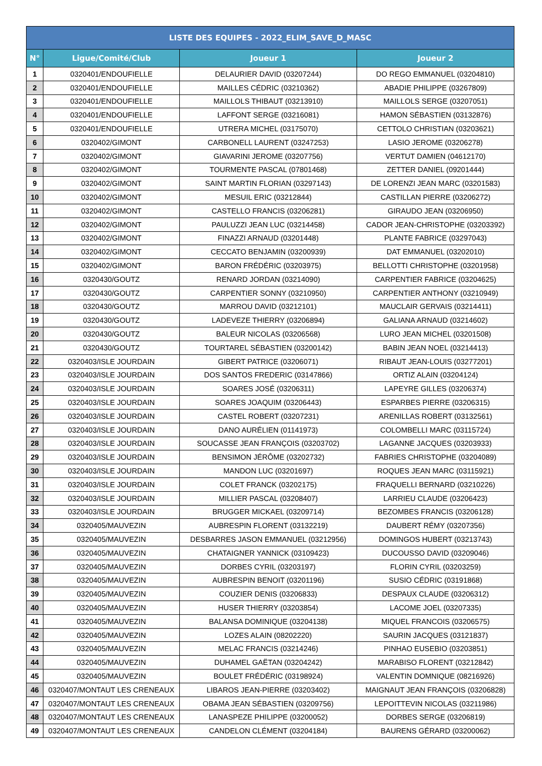| LISTE DES EQUIPES - 2022_ELIM_SAVE_D_MASC | | | |
| --- | --- | --- | --- |
| N° | Ligue/Comité/Club | Joueur 1 | Joueur 2 |
| 1 | 0320401/ENDOUFIELLE | DELAURIER DAVID (03207244) | DO REGO EMMANUEL (03204810) |
| 2 | 0320401/ENDOUFIELLE | MAILLES CÉDRIC (03210362) | ABADIE PHILIPPE (03267809) |
| 3 | 0320401/ENDOUFIELLE | MAILLOLS THIBAUT (03213910) | MAILLOLS SERGE (03207051) |
| 4 | 0320401/ENDOUFIELLE | LAFFONT SERGE (03216081) | HAMON SÉBASTIEN (03132876) |
| 5 | 0320401/ENDOUFIELLE | UTRERA MICHEL (03175070) | CETTOLO CHRISTIAN (03203621) |
| 6 | 0320402/GIMONT | CARBONELL LAURENT (03247253) | LASIO JEROME (03206278) |
| 7 | 0320402/GIMONT | GIAVARINI JEROME (03207756) | VERTUT DAMIEN (04612170) |
| 8 | 0320402/GIMONT | TOURMENTE PASCAL (07801468) | ZETTER DANIEL (09201444) |
| 9 | 0320402/GIMONT | SAINT MARTIN FLORIAN (03297143) | DE LORENZI JEAN MARC (03201583) |
| 10 | 0320402/GIMONT | MESUIL ERIC (03212844) | CASTILLAN PIERRE (03206272) |
| 11 | 0320402/GIMONT | CASTELLO FRANCIS (03206281) | GIRAUDO JEAN (03206950) |
| 12 | 0320402/GIMONT | PAULUZZI JEAN LUC (03214458) | CADOR JEAN-CHRISTOPHE (03203392) |
| 13 | 0320402/GIMONT | FINAZZI ARNAUD (03201448) | PLANTE FABRICE (03297043) |
| 14 | 0320402/GIMONT | CECCATO BENJAMIN (03200939) | DAT EMMANUEL (03202010) |
| 15 | 0320402/GIMONT | BARON FRÉDÉRIC (03203975) | BELLOTTI CHRISTOPHE (03201958) |
| 16 | 0320430/GOUTZ | RENARD JORDAN (03214090) | CARPENTIER FABRICE (03204625) |
| 17 | 0320430/GOUTZ | CARPENTIER SONNY (03210950) | CARPENTIER ANTHONY (03210949) |
| 18 | 0320430/GOUTZ | MARROU DAVID (03212101) | MAUCLAIR GERVAIS (03214411) |
| 19 | 0320430/GOUTZ | LADEVEZE THIERRY (03206894) | GALIANA ARNAUD (03214602) |
| 20 | 0320430/GOUTZ | BALEUR NICOLAS (03206568) | LURO JEAN MICHEL (03201508) |
| 21 | 0320430/GOUTZ | TOURTAREL SÉBASTIEN (03200142) | BABIN JEAN NOEL (03214413) |
| 22 | 0320403/ISLE JOURDAIN | GIBERT PATRICE (03206071) | RIBAUT JEAN-LOUIS (03277201) |
| 23 | 0320403/ISLE JOURDAIN | DOS SANTOS FREDERIC (03147866) | ORTIZ ALAIN (03204124) |
| 24 | 0320403/ISLE JOURDAIN | SOARES JOSÉ (03206311) | LAPEYRE GILLES (03206374) |
| 25 | 0320403/ISLE JOURDAIN | SOARES JOAQUIM (03206443) | ESPARBES PIERRE (03206315) |
| 26 | 0320403/ISLE JOURDAIN | CASTEL ROBERT (03207231) | ARENILLAS ROBERT (03132561) |
| 27 | 0320403/ISLE JOURDAIN | DANO AURÉLIEN (01141973) | COLOMBELLI MARC (03115724) |
| 28 | 0320403/ISLE JOURDAIN | SOUCASSE JEAN FRANÇOIS (03203702) | LAGANNE JACQUES (03203933) |
| 29 | 0320403/ISLE JOURDAIN | BENSIMON JÉRÔME (03202732) | FABRIES CHRISTOPHE (03204089) |
| 30 | 0320403/ISLE JOURDAIN | MANDON LUC (03201697) | ROQUES JEAN MARC (03115921) |
| 31 | 0320403/ISLE JOURDAIN | COLET FRANCK (03202175) | FRAQUELLI BERNARD (03210226) |
| 32 | 0320403/ISLE JOURDAIN | MILLIER PASCAL (03208407) | LARRIEU CLAUDE (03206423) |
| 33 | 0320403/ISLE JOURDAIN | BRUGGER MICKAEL (03209714) | BEZOMBES FRANCIS (03206128) |
| 34 | 0320405/MAUVEZIN | AUBRESPIN FLORENT (03132219) | DAUBERT RÉMY (03207356) |
| 35 | 0320405/MAUVEZIN | DESBARRES JASON EMMANUEL (03212956) | DOMINGOS HUBERT (03213743) |
| 36 | 0320405/MAUVEZIN | CHATAIGNER YANNICK (03109423) | DUCOUSSO DAVID (03209046) |
| 37 | 0320405/MAUVEZIN | DORBES CYRIL (03203197) | FLORIN CYRIL (03203259) |
| 38 | 0320405/MAUVEZIN | AUBRESPIN BENOIT (03201196) | SUSIO CÉDRIC (03191868) |
| 39 | 0320405/MAUVEZIN | COUZIER DENIS (03206833) | DESPAUX CLAUDE (03206312) |
| 40 | 0320405/MAUVEZIN | HUSER THIERRY (03203854) | LACOME JOEL (03207335) |
| 41 | 0320405/MAUVEZIN | BALANSA DOMINIQUE (03204138) | MIQUEL FRANCOIS (03206575) |
| 42 | 0320405/MAUVEZIN | LOZES ALAIN (08202220) | SAURIN JACQUES (03121837) |
| 43 | 0320405/MAUVEZIN | MELAC FRANCIS (03214246) | PINHAO EUSEBIO (03203851) |
| 44 | 0320405/MAUVEZIN | DUHAMEL GAËTAN (03204242) | MARABISO FLORENT (03212842) |
| 45 | 0320405/MAUVEZIN | BOULET FRÉDÉRIC (03198924) | VALENTIN DOMNIQUE (08216926) |
| 46 | 0320407/MONTAUT LES CRENEAUX | LIBAROS JEAN-PIERRE (03203402) | MAIGNAUT JEAN FRANÇOIS (03206828) |
| 47 | 0320407/MONTAUT LES CRENEAUX | OBAMA JEAN SÉBASTIEN (03209756) | LEPOITTEVIN NICOLAS (03211986) |
| 48 | 0320407/MONTAUT LES CRENEAUX | LANASPEZE PHILIPPE (03200052) | DORBES SERGE (03206819) |
| 49 | 0320407/MONTAUT LES CRENEAUX | CANDELON CLÉMENT (03204184) | BAURENS GÉRARD (03200062) |